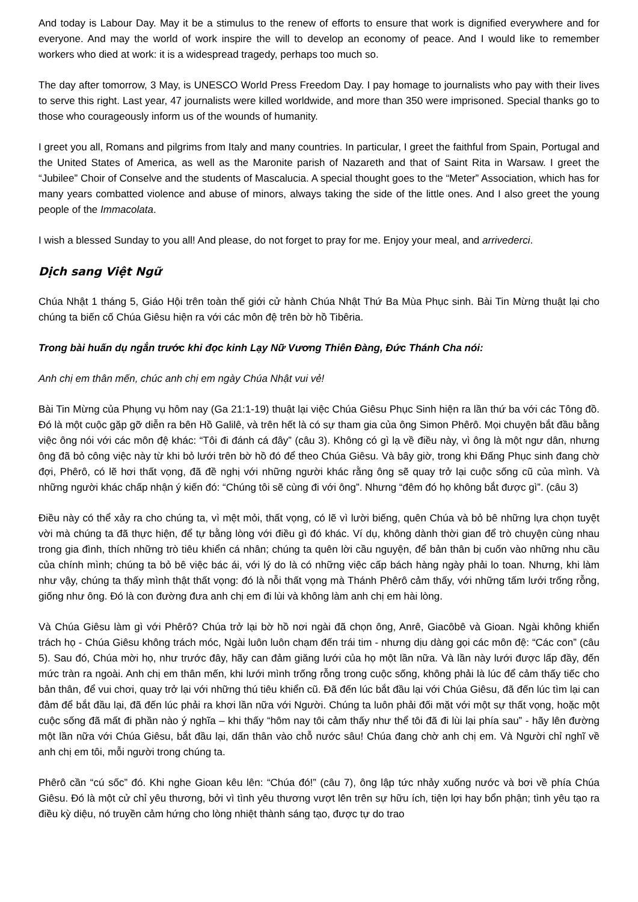And today is Labour Day. May it be a stimulus to the renew of efforts to ensure that work is dignified everywhere and for everyone. And may the world of work inspire the will to develop an economy of peace. And I would like to remember workers who died at work: it is a widespread tragedy, perhaps too much so.
The day after tomorrow, 3 May, is UNESCO World Press Freedom Day. I pay homage to journalists who pay with their lives to serve this right. Last year, 47 journalists were killed worldwide, and more than 350 were imprisoned. Special thanks go to those who courageously inform us of the wounds of humanity.
I greet you all, Romans and pilgrims from Italy and many countries. In particular, I greet the faithful from Spain, Portugal and the United States of America, as well as the Maronite parish of Nazareth and that of Saint Rita in Warsaw. I greet the “Jubilee” Choir of Conselve and the students of Mascalucia. A special thought goes to the “Meter” Association, which has for many years combatted violence and abuse of minors, always taking the side of the little ones. And I also greet the young people of the Immacolata.
I wish a blessed Sunday to you all! And please, do not forget to pray for me. Enjoy your meal, and arrivederci.
Dịch sang Việt Ngữ
Chúa Nhật 1 tháng 5, Giáo Hội trên toàn thế giới cử hành Chúa Nhật Thứ Ba Mùa Phục sinh. Bài Tin Mừng thuật lại cho chúng ta biến cố Chúa Giêsu hiện ra với các môn đệ trên bờ hồ Tibêria.
Trong bài huấn dụ ngắn trước khi đọc kinh Lạy Nữ Vương Thiên Đàng, Đức Thánh Cha nói:
Anh chị em thân mến, chúc anh chị em ngày Chúa Nhật vui vẻ!
Bài Tin Mừng của Phụng vụ hôm nay (Ga 21:1-19) thuật lại việc Chúa Giêsu Phục Sinh hiện ra lần thứ ba với các Tông đồ. Đó là một cuộc gặp gỡ diễn ra bên Hồ Galilê, và trên hết là có sự tham gia của ông Simon Phêrô. Mọi chuyện bắt đầu bằng việc ông nói với các môn đệ khác: “Tôi đi đánh cá đây” (câu 3). Không có gì lạ về điều này, vì ông là một ngư dân, nhưng ông đã bỏ công việc này từ khi bỏ lưới trên bờ hồ đó để theo Chúa Giêsu. Và bây giờ, trong khi Đấng Phục sinh đang chờ đợi, Phêrô, có lẽ hơi thất vọng, đã đề nghị với những người khác rằng ông sẽ quay trở lại cuộc sống cũ của mình. Và những người khác chấp nhận ý kiến đó: “Chúng tôi sẽ cùng đi với ông”. Nhưng “đêm đó họ không bắt được gì”. (câu 3)
Điều này có thể xảy ra cho chúng ta, vì mệt mỏi, thất vọng, có lẽ vì lười biếng, quên Chúa và bỏ bê những lựa chọn tuyệt vời mà chúng ta đã thực hiện, để tự bằng lòng với điều gì đó khác. Ví dụ, không dành thời gian để trò chuyện cùng nhau trong gia đình, thích những trò tiêu khiển cá nhân; chúng ta quên lời cầu nguyện, để bản thân bị cuốn vào những nhu cầu của chính mình; chúng ta bỏ bê việc bác ái, với lý do là có những việc cấp bách hàng ngày phải lo toan. Nhưng, khi làm như vậy, chúng ta thấy mình thật thất vọng: đó là nỗi thất vọng mà Thánh Phêrô cảm thấy, với những tấm lưới trống rỗng, giống như ông. Đó là con đường đưa anh chị em đi lùi và không làm anh chị em hài lòng.
Và Chúa Giêsu làm gì với Phêrô? Chúa trở lại bờ hồ nơi ngài đã chọn ông, Anrê, Giacôbê và Gioan. Ngài không khiển trách họ - Chúa Giêsu không trách móc, Ngài luôn luôn chạm đến trái tim - nhưng dịu dàng gọi các môn đệ: “Các con” (câu 5). Sau đó, Chúa mời họ, như trước đây, hãy can đảm giăng lưới của họ một lần nữa. Và lần này lưới được lấp đầy, đến mức tràn ra ngoài. Anh chị em thân mến, khi lưới mình trống rỗng trong cuộc sống, không phải là lúc để cảm thấy tiếc cho bản thân, để vui chơi, quay trở lại với những thú tiêu khiển cũ. Đã đến lúc bắt đầu lại với Chúa Giêsu, đã đến lúc tìm lại can đảm để bắt đầu lại, đã đến lúc phải ra khơi lần nữa với Người. Chúng ta luôn phải đối mặt với một sự thất vọng, hoặc một cuộc sống đã mất đi phần nào ý nghĩa – khi thấy “hôm nay tôi cảm thấy như thể tôi đã đi lùi lại phía sau” - hãy lên đường một lần nữa với Chúa Giêsu, bắt đầu lại, dấn thân vào chỗ nước sâu! Chúa đang chờ anh chị em. Và Người chỉ nghĩ về anh chị em tôi, mỗi người trong chúng ta.
Phêrô cần “cú sốc” đó. Khi nghe Gioan kêu lên: “Chúa đó!” (câu 7), ông lập tức nhảy xuống nước và bơi về phía Chúa Giêsu. Đó là một cử chỉ yêu thương, bởi vì tình yêu thương vượt lên trên sự hữu ích, tiện lợi hay bổn phận; tình yêu tạo ra điều kỳ diệu, nó truyền cảm hứng cho lòng nhiệt thành sáng tạo, được tự do trao